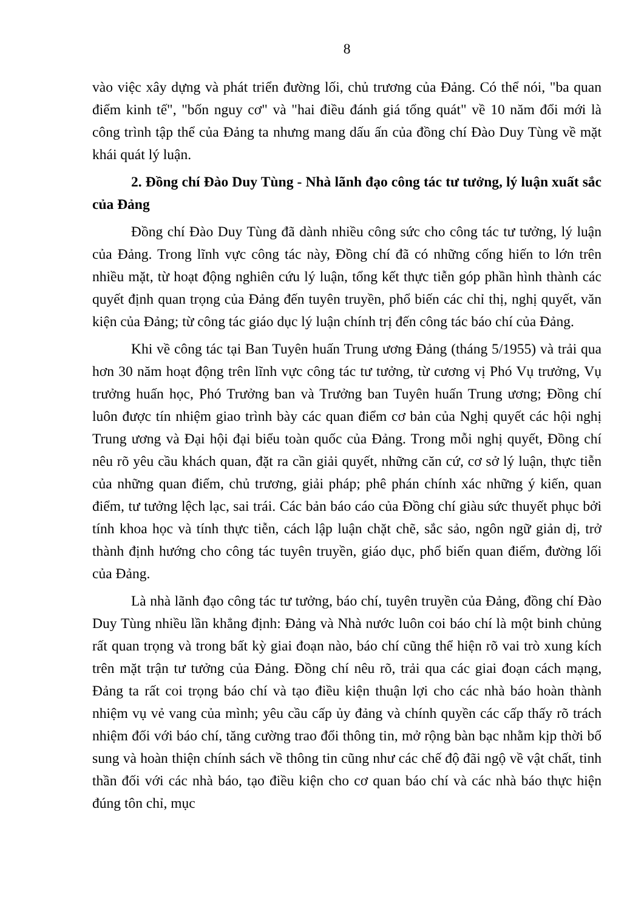8
vào việc xây dựng và phát triển đường lối, chủ trương của Đảng. Có thể nói, "ba quan điểm kinh tế", "bốn nguy cơ" và "hai điều đánh giá tổng quát" về 10 năm đổi mới là công trình tập thể của Đảng ta nhưng mang dấu ấn của đồng chí Đào Duy Tùng về mặt khái quát lý luận.
2. Đồng chí Đào Duy Tùng - Nhà lãnh đạo công tác tư tưởng, lý luận xuất sắc của Đảng
Đồng chí Đào Duy Tùng đã dành nhiều công sức cho công tác tư tưởng, lý luận của Đảng. Trong lĩnh vực công tác này, Đồng chí đã có những cống hiến to lớn trên nhiều mặt, từ hoạt động nghiên cứu lý luận, tổng kết thực tiễn góp phần hình thành các quyết định quan trọng của Đảng đến tuyên truyền, phổ biến các chỉ thị, nghị quyết, văn kiện của Đảng; từ công tác giáo dục lý luận chính trị đến công tác báo chí của Đảng.
Khi về công tác tại Ban Tuyên huấn Trung ương Đảng (tháng 5/1955) và trải qua hơn 30 năm hoạt động trên lĩnh vực công tác tư tưởng, từ cương vị Phó Vụ trưởng, Vụ trưởng huấn học, Phó Trưởng ban và Trưởng ban Tuyên huấn Trung ương; Đồng chí luôn được tín nhiệm giao trình bày các quan điểm cơ bản của Nghị quyết các hội nghị Trung ương và Đại hội đại biểu toàn quốc của Đảng. Trong mỗi nghị quyết, Đồng chí nêu rõ yêu cầu khách quan, đặt ra cần giải quyết, những căn cứ, cơ sở lý luận, thực tiễn của những quan điểm, chủ trương, giải pháp; phê phán chính xác những ý kiến, quan điểm, tư tưởng lệch lạc, sai trái. Các bản báo cáo của Đồng chí giàu sức thuyết phục bởi tính khoa học và tính thực tiễn, cách lập luận chặt chẽ, sắc sảo, ngôn ngữ giản dị, trở thành định hướng cho công tác tuyên truyền, giáo dục, phổ biến quan điểm, đường lối của Đảng.
Là nhà lãnh đạo công tác tư tưởng, báo chí, tuyên truyền của Đảng, đồng chí Đào Duy Tùng nhiều lần khẳng định: Đảng và Nhà nước luôn coi báo chí là một binh chủng rất quan trọng và trong bất kỳ giai đoạn nào, báo chí cũng thể hiện rõ vai trò xung kích trên mặt trận tư tưởng của Đảng. Đồng chí nêu rõ, trải qua các giai đoạn cách mạng, Đảng ta rất coi trọng báo chí và tạo điều kiện thuận lợi cho các nhà báo hoàn thành nhiệm vụ vẻ vang của mình; yêu cầu cấp ủy đảng và chính quyền các cấp thấy rõ trách nhiệm đối với báo chí, tăng cường trao đổi thông tin, mở rộng bàn bạc nhằm kịp thời bổ sung và hoàn thiện chính sách về thông tin cũng như các chế độ đãi ngộ về vật chất, tinh thần đối với các nhà báo, tạo điều kiện cho cơ quan báo chí và các nhà báo thực hiện đúng tôn chỉ, mục